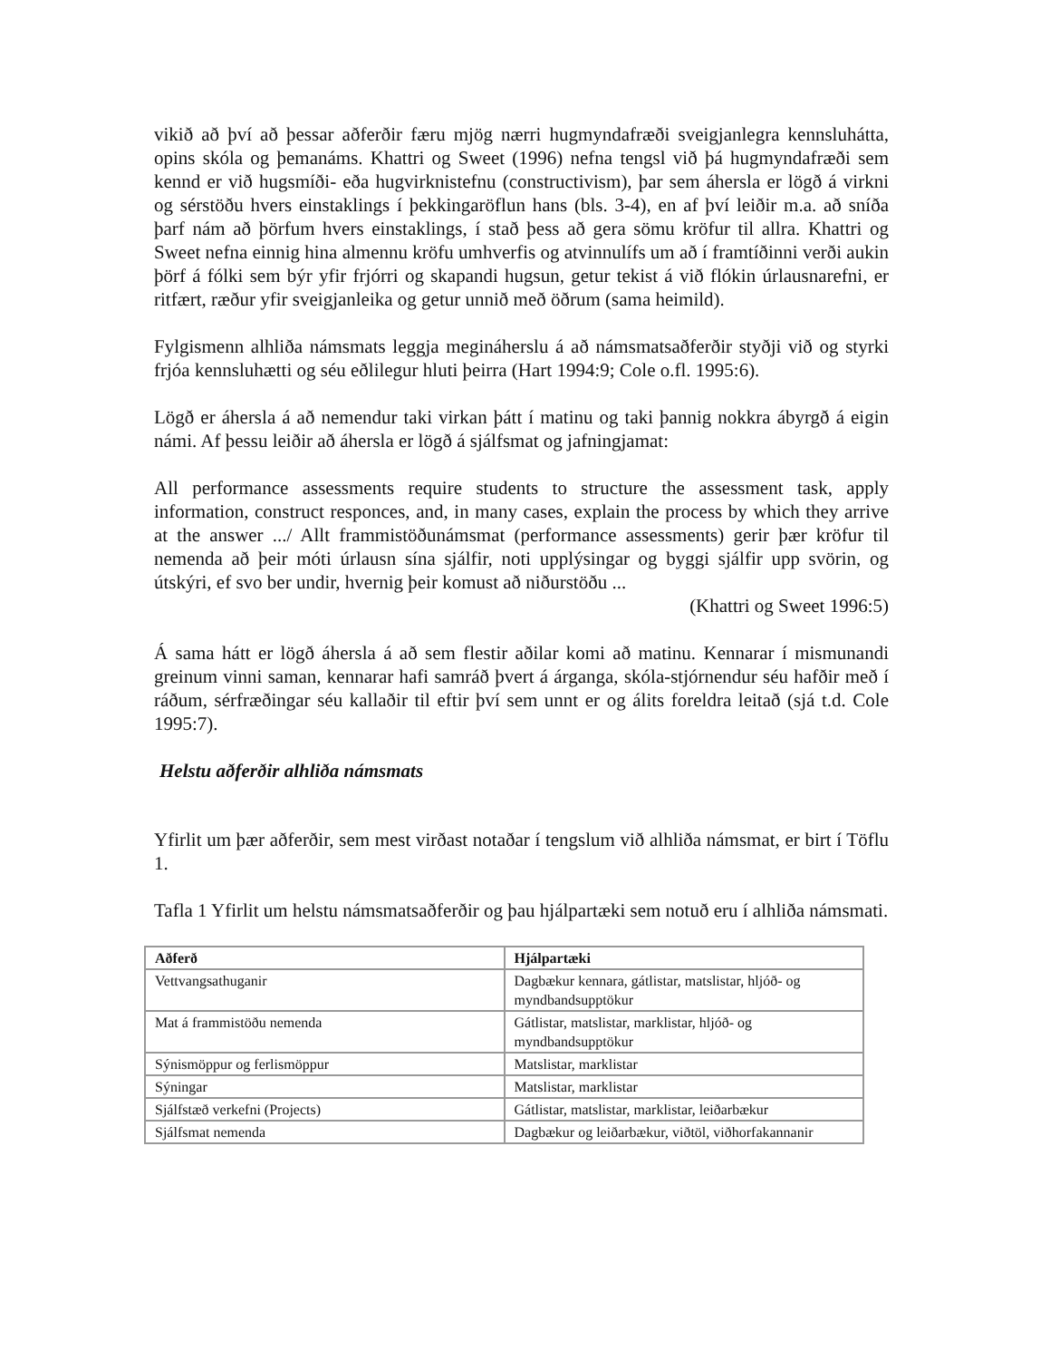vikið að því að þessar aðferðir færu mjög nærri hugmyndafræði sveigjanlegra kennsluhátta, opins skóla og þemanáms. Khattri og Sweet (1996) nefna tengsl við þá hugmyndafræði sem kennd er við hugsmíði- eða hugvirknistefnu (constructivism), þar sem áhersla er lögð á virkni og sérstöðu hvers einstaklings í þekkingaröflun hans (bls. 3-4), en af því leiðir m.a. að sníða þarf nám að þörfum hvers einstaklings, í stað þess að gera sömu kröfur til allra. Khattri og Sweet nefna einnig hina almennu kröfu umhverfis og atvinnulífs um að í framtíðinni verði aukin þörf á fólki sem býr yfir frjórri og skapandi hugsun, getur tekist á við flókin úrlausnarefni, er ritfært, ræður yfir sveigjanleika og getur unnið með öðrum (sama heimild).
Fylgismenn alhliða námsmats leggja megináherslu á að námsmatsaðferðir styðji við og styrki frjóa kennsluhætti og séu eðlilegur hluti þeirra (Hart 1994:9; Cole o.fl. 1995:6).
Lögð er áhersla á að nemendur taki virkan þátt í matinu og taki þannig nokkra ábyrgð á eigin námi. Af þessu leiðir að áhersla er lögð á sjálfsmat og jafningjamat:
All performance assessments require students to structure the assessment task, apply information, construct responces, and, in many cases, explain the process by which they arrive at the answer .../ Allt frammistöðunámsmat (performance assessments) gerir þær kröfur til nemenda að þeir móti úrlausn sína sjálfir, noti upplýsingar og byggi sjálfir upp svörin, og útskýri, ef svo ber undir, hvernig þeir komust að niðurstöðu ...
(Khattri og Sweet 1996:5)
Á sama hátt er lögð áhersla á að sem flestir aðilar komi að matinu. Kennarar í mismunandi greinum vinni saman, kennarar hafi samráð þvert á árganga, skóla-stjórnendur séu hafðir með í ráðum, sérfræðingar séu kallaðir til eftir því sem unnt er og álits foreldra leitað (sjá t.d. Cole 1995:7).
Helstu aðferðir alhliða námsmats
Yfirlit um þær aðferðir, sem mest virðast notaðar í tengslum við alhliða námsmat, er birt í Töflu 1.
Tafla 1 Yfirlit um helstu námsmatsaðferðir og þau hjálpartæki sem notuð eru í alhliða námsmati.
| Aðferð | Hjálpartæki |
| --- | --- |
| Vettvangsathuganir | Dagbækur kennara, gátlistar, matslistar, hljóð- og myndbandsupptökur |
| Mat á frammistöðu nemenda | Gátlistar, matslistar, marklistar, hljóð- og myndbandsupptökur |
| Sýnismöppur og ferlismöppur | Matslistar, marklistar |
| Sýningar | Matslistar, marklistar |
| Sjálfstæð verkefni (Projects) | Gátlistar, matslistar, marklistar, leiðarbækur |
| Sjálfsmat nemenda | Dagbækur og leiðarbækur, viðtöl, viðhorfakannanir |